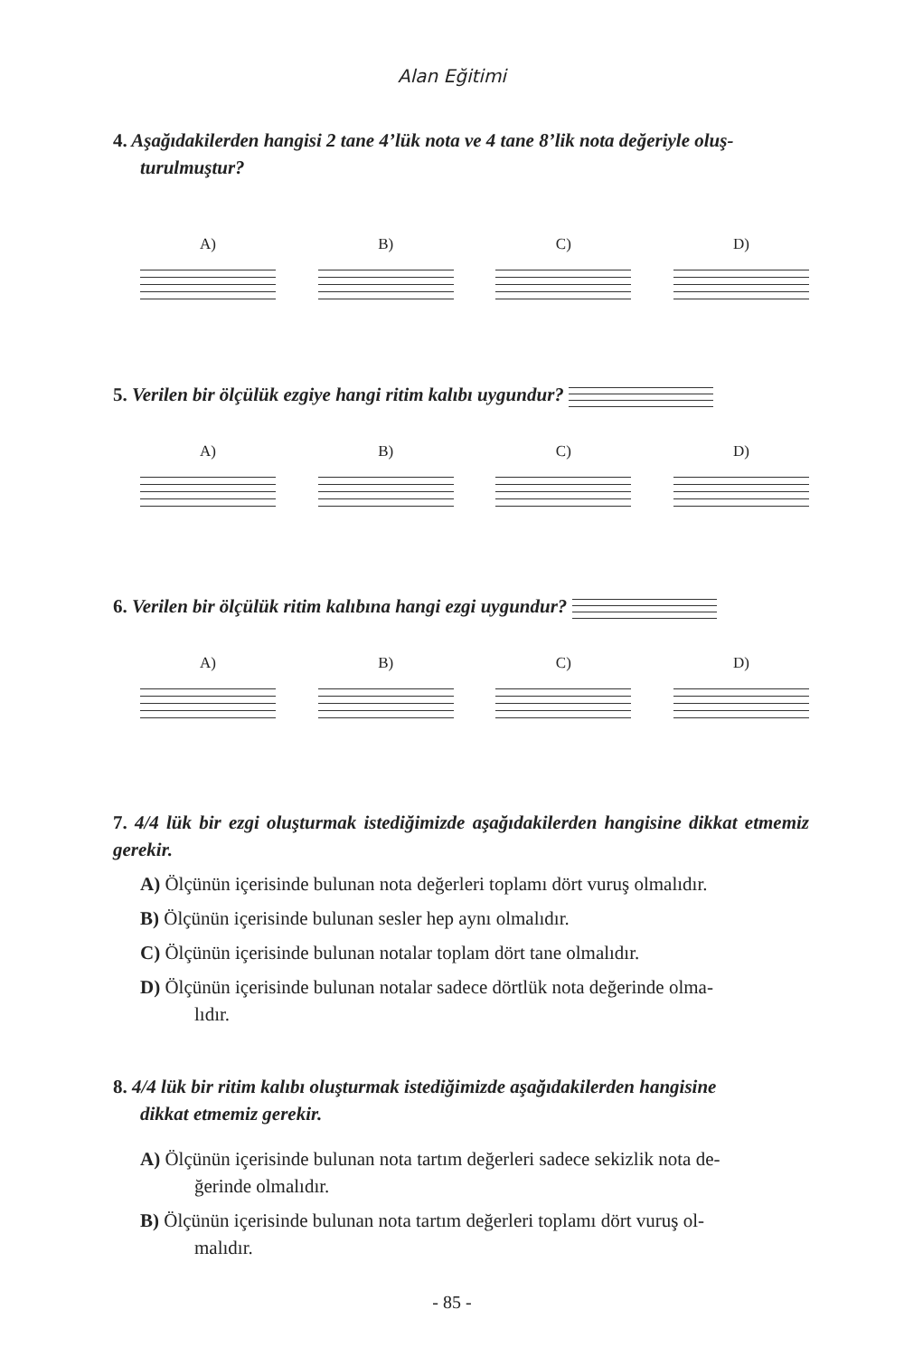Alan Eğitimi
4. Aşağıdakilerden hangisi 2 tane 4’lük nota ve 4 tane 8’lik nota değeriyle oluş-
turulmuştur?
A) B) C) D)
5. Verilen bir ölçülük ezgiye hangi ritim kalıbı uygundur?
A) B) C) D)
6. Verilen bir ölçülük ritim kalıbına hangi ezgi uygundur?
A) B) C) D)
7. 4/4 lük bir ezgi oluşturmak istediğimizde aşağıdakilerden hangisine dikkat etmemiz gerekir.
A) Ölçünün içerisinde bulunan nota değerleri toplamı dört vuruş olmalıdır.
B) Ölçünün içerisinde bulunan sesler hep aynı olmalıdır.
C) Ölçünün içerisinde bulunan notalar toplam dört tane olmalıdır.
D) Ölçünün içerisinde bulunan notalar sadece dörtlük nota değerinde olma-
lıdır.
8. 4/4 lük bir ritim kalıbı oluşturmak istediğimizde aşağıdakilerden hangisine
dikkat etmemiz gerekir.
A) Ölçünün içerisinde bulunan nota tartım değerleri sadece sekizlik nota de-
ğerinde olmalıdır.
B) Ölçünün içerisinde bulunan nota tartım değerleri toplamı dört vuruş ol-
malıdır.
- 85 -